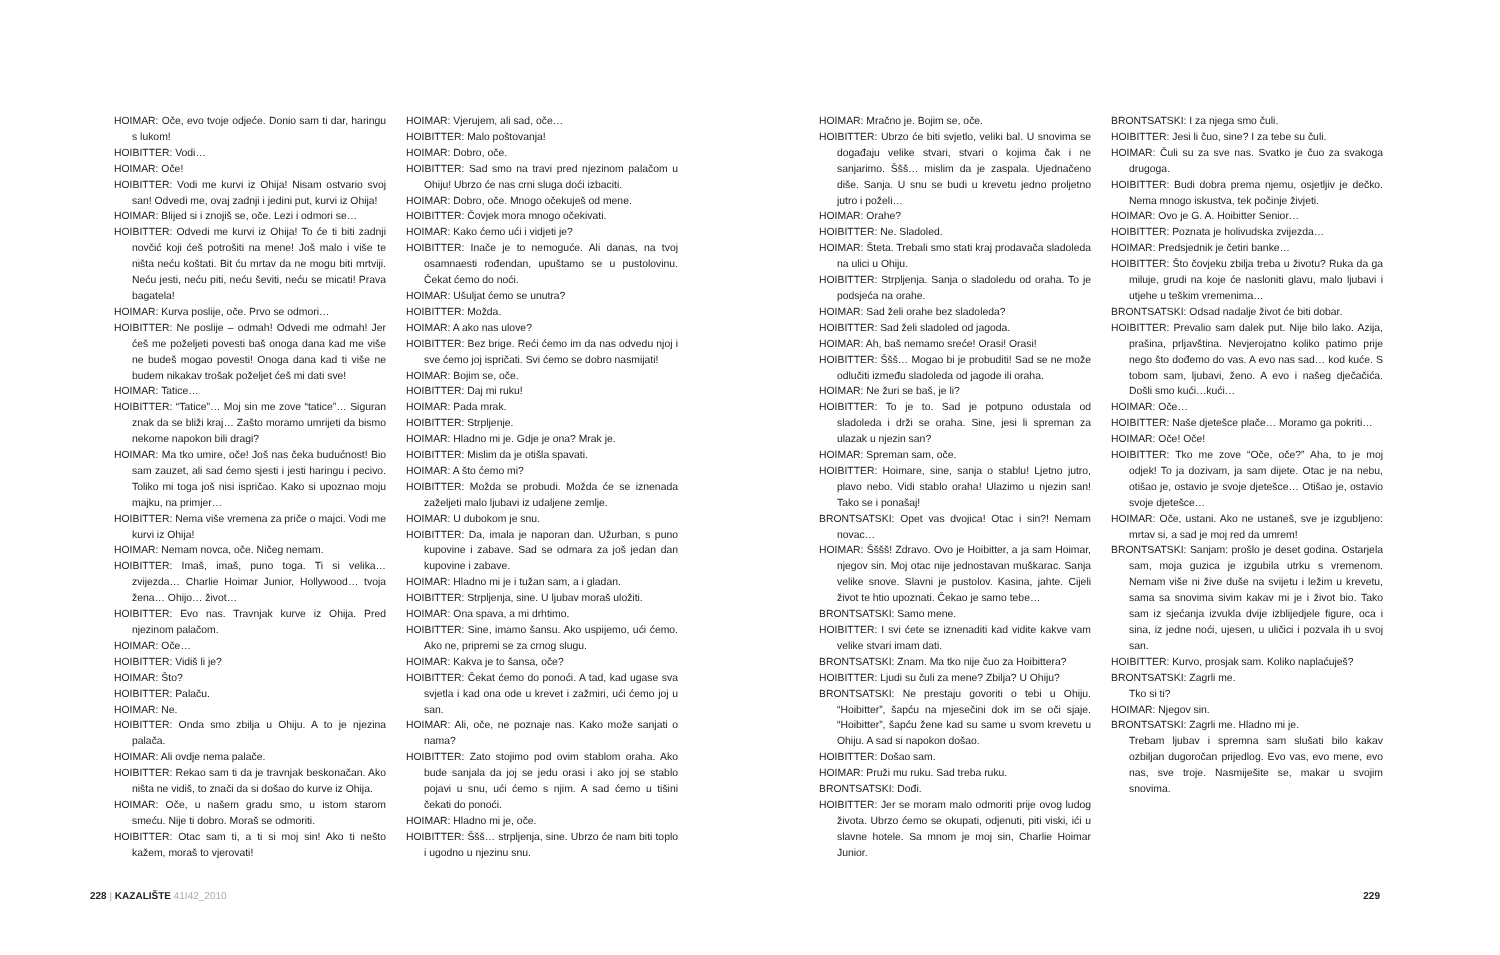HOIMAR: Oče, evo tvoje odjeće. Donio sam ti dar, haringu s lukom!
HOIBITTER: Vodi…
HOIMAR: Oče!
HOIBITTER: Vodi me kurvi iz Ohija! Nisam ostvario svoj san! Odvedi me, ovaj zadnji i jedini put, kurvi iz Ohija!
HOIMAR: Blijed si i znojiš se, oče. Lezi i odmori se…
HOIBITTER: Odvedi me kurvi iz Ohija! To će ti biti zadnji novčić koji ćeš potrošiti na mene! Još malo i više te ništa neću koštati. Bit ću mrtav da ne mogu biti mrtviji. Neću jesti, neću piti, neću ševiti, neću se micati! Prava bagatela!
HOIMAR: Kurva poslije, oče. Prvo se odmori…
HOIBITTER: Ne poslije – odmah! Odvedi me odmah! Jer ćeš me poželjeti povesti baš onoga dana kad me više ne budeš mogao povesti! Onoga dana kad ti više ne budem nikakav trošak poželjet ćeš mi dati sve!
HOIMAR: Tatice…
HOIBITTER: “Tatice”… Moj sin me zove “tatice”… Siguran znak da se bliži kraj… Zašto moramo umrijeti da bismo nekome napokon bili dragi?
HOIMAR: Ma tko umire, oče! Još nas čeka budućnost! Bio sam zauzet, ali sad ćemo sjesti i jesti haringu i pecivo. Toliko mi toga još nisi ispričao. Kako si upoznao moju majku, na primjer…
HOIBITTER: Nema više vremena za priče o majci. Vodi me kurvi iz Ohija!
HOIMAR: Nemam novca, oče. Ničeg nemam.
HOIBITTER: Imaš, imaš, puno toga. Ti si velika… zvijezda… Charlie Hoimar Junior, Hollywood… tvoja žena… Ohijo… život…
HOIBITTER: Evo nas. Travnjak kurve iz Ohija. Pred njezinom palačom.
HOIMAR: Oče…
HOIBITTER: Vidiš li je?
HOIMAR: Što?
HOIBITTER: Palaču.
HOIMAR: Ne.
HOIBITTER: Onda smo zbilja u Ohiju. A to je njezina palača.
HOIMAR: Ali ovdje nema palače.
HOIBITTER: Rekao sam ti da je travnjak beskonačan. Ako ništa ne vidiš, to znači da si došao do kurve iz Ohija.
HOIMAR: Oče, u našem gradu smo, u istom starom smeću. Nije ti dobro. Moraš se odmoriti.
HOIBITTER: Otac sam ti, a ti si moj sin! Ako ti nešto kažem, moraš to vjerovati!
HOIMAR: Vjerujem, ali sad, oče…
HOIBITTER: Malo poštovanja!
HOIMAR: Dobro, oče.
HOIBITTER: Sad smo na travi pred njezinom palačom u Ohiju! Ubrzo će nas crni sluga doći izbaciti.
HOIMAR: Dobro, oče. Mnogo očekuješ od mene.
HOIBITTER: Čovjek mora mnogo očekivati.
HOIMAR: Kako ćemo ući i vidjeti je?
HOIBITTER: Inače je to nemoguće. Ali danas, na tvoj osamnaesti rođendan, upuštamo se u pustolovinu. Čekat ćemo do noći.
HOIMAR: Ušuljat ćemo se unutra?
HOIBITTER: Možda.
HOIMAR: A ako nas ulove?
HOIBITTER: Bez brige. Reći ćemo im da nas odvedu njoj i sve ćemo joj ispričati. Svi ćemo se dobro nasmijati!
HOIMAR: Bojim se, oče.
HOIBITTER: Daj mi ruku!
HOIMAR: Pada mrak.
HOIBITTER: Strpljenje.
HOIMAR: Hladno mi je. Gdje je ona? Mrak je.
HOIBITTER: Mislim da je otišla spavati.
HOIMAR: A što ćemo mi?
HOIBITTER: Možda se probudi. Možda će se iznenada zaželjeti malo ljubavi iz udaljene zemlje.
HOIMAR: U dubokom je snu.
HOIBITTER: Da, imala je naporan dan. Užurban, s puno kupovine i zabave. Sad se odmara za još jedan dan kupovine i zabave.
HOIMAR: Hladno mi je i tužan sam, a i gladan.
HOIBITTER: Strpljenja, sine. U ljubav moraš uložiti.
HOIMAR: Ona spava, a mi drhtimo.
HOIBITTER: Sine, imamo šansu. Ako uspijemo, ući ćemo. Ako ne, pripremi se za crnog slugu.
HOIMAR: Kakva je to šansa, oče?
HOIBITTER: Čekat ćemo do ponoći. A tad, kad ugase sva svjetla i kad ona ode u krevet i zažmiri, ući ćemo joj u san.
HOIMAR: Ali, oče, ne poznaje nas. Kako može sanjati o nama?
HOIBITTER: Zato stojimo pod ovim stablom oraha. Ako bude sanjala da joj se jedu orasi i ako joj se stablo pojavi u snu, ući ćemo s njim. A sad ćemo u tišini čekati do ponoći.
HOIMAR: Hladno mi je, oče.
HOIBITTER: Ššš… strpljenja, sine. Ubrzo će nam biti toplo i ugodno u njezinu snu.
228 | KAZALIŠTE 41I42_2010
HOIMAR: Mračno je. Bojim se, oče.
HOIBITTER: Ubrzo će biti svjetlo, veliki bal. U snovima se događaju velike stvari, stvari o kojima čak i ne sanjarimo. Ššš… mislim da je zaspala. Ujednačeno diše. Sanja. U snu se budi u krevetu jedno proljetno jutro i poželi…
HOIMAR: Orahe?
HOIBITTER: Ne. Sladoled.
HOIMAR: Šteta. Trebali smo stati kraj prodavača sladoleda na ulici u Ohiju.
HOIBITTER: Strpljenja. Sanja o sladoledu od oraha. To je podsjeća na orahe.
HOIMAR: Sad želi orahe bez sladoleda?
HOIBITTER: Sad želi sladoled od jagoda.
HOIMAR: Ah, baš nemamo sreće! Orasi! Orasi!
HOIBITTER: Ššš… Mogao bi je probuditi! Sad se ne može odlučiti između sladoleda od jagode ili oraha.
HOIMAR: Ne žuri se baš, je li?
HOIBITTER: To je to. Sad je potpuno odustala od sladoleda i drži se oraha. Sine, jesi li spreman za ulazak u njezin san?
HOIMAR: Spreman sam, oče.
HOIBITTER: Hoimare, sine, sanja o stablu! Ljetno jutro, plavo nebo. Vidi stablo oraha! Ulazimo u njezin san! Tako se i ponašaj!
BRONTSATSKI: Opet vas dvojica! Otac i sin?! Nemam novac…
HOIMAR: Šššš! Zdravo. Ovo je Hoibitter, a ja sam Hoimar, njegov sin. Moj otac nije jednostavan muškarac. Sanja velike snove. Slavni je pustolov. Kasina, jahte. Cijeli život te htio upoznati. Čekao je samo tebe…
BRONTSATSKI: Samo mene.
HOIBITTER: I svi ćete se iznenaditi kad vidite kakve vam velike stvari imam dati.
BRONTSATSKI: Znam. Ma tko nije čuo za Hoibittera?
HOIBITTER: Ljudi su čuli za mene? Zbilja? U Ohiju?
BRONTSATSKI: Ne prestaju govoriti o tebi u Ohiju. “Hoibitter”, šapću na mjesečini dok im se oči sjaje. “Hoibitter”, šapću žene kad su same u svom krevetu u Ohiju. A sad si napokon došao.
HOIBITTER: Došao sam.
HOIMAR: Pruži mu ruku. Sad treba ruku.
BRONTSATSKI: Dođi.
HOIBITTER: Jer se moram malo odmoriti prije ovog ludog života. Ubrzo ćemo se okupati, odjenuti, piti viski, ići u slavne hotele. Sa mnom je moj sin, Charlie Hoimar Junior.
BRONTSATSKI: I za njega smo čuli.
HOIBITTER: Jesi li čuo, sine? I za tebe su čuli.
HOIMAR: Čuli su za sve nas. Svatko je čuo za svakoga drugoga.
HOIBITTER: Budi dobra prema njemu, osjetljiv je dečko. Nema mnogo iskustva, tek počinje živjeti.
HOIMAR: Ovo je G. A. Hoibitter Senior…
HOIBITTER: Poznata je holivudska zvijezda…
HOIMAR: Predsjednik je četiri banke…
HOIBITTER: Što čovjeku zbilja treba u životu? Ruka da ga miluje, grudi na koje će nasloniti glavu, malo ljubavi i utjehe u teškim vremenima…
BRONTSATSKI: Odsad nadalje život će biti dobar.
HOIBITTER: Prevalio sam dalek put. Nije bilo lako. Azija, prašina, prljavština. Nevjerojatno koliko patimo prije nego što dođemo do vas. A evo nas sad… kod kuće. S tobom sam, ljubavi, ženo. A evo i našeg dječačića. Došli smo kući…kući…
HOIMAR: Oče…
HOIBITTER: Naše djetešce plače… Moramo ga pokriti…
HOIMAR: Oče! Oče!
HOIBITTER: Tko me zove “Oče, oče?” Aha, to je moj odjek! To ja dozivam, ja sam dijete. Otac je na nebu, otišao je, ostavio je svoje djetešce… Otišao je, ostavio svoje djetešce…
HOIMAR: Oče, ustani. Ako ne ustaneš, sve je izgubljeno: mrtav si, a sad je moj red da umrem!
BRONTSATSKI: Sanjam: prošlo je deset godina. Ostarjela sam, moja guzica je izgubila utrku s vremenom. Nemam više ni žive duše na svijetu i ležim u krevetu, sama sa snovima sivim kakav mi je i život bio. Tako sam iz sjećanja izvukla dvije izblijedjele figure, oca i sina, iz jedne noći, ujesen, u uličici i pozvala ih u svoj san.
HOIBITTER: Kurvo, prosjak sam. Koliko naplaćuješ?
BRONTSATSKI: Zagrli me.
Tko si ti?
HOIMAR: Njegov sin.
BRONTSATSKI: Zagrli me. Hladno mi je.
Trebam ljubav i spremna sam slušati bilo kakav ozbiljan dugoročan prijedlog. Evo vas, evo mene, evo nas, sve troje. Nasmiješite se, makar u svojim snovima.
229